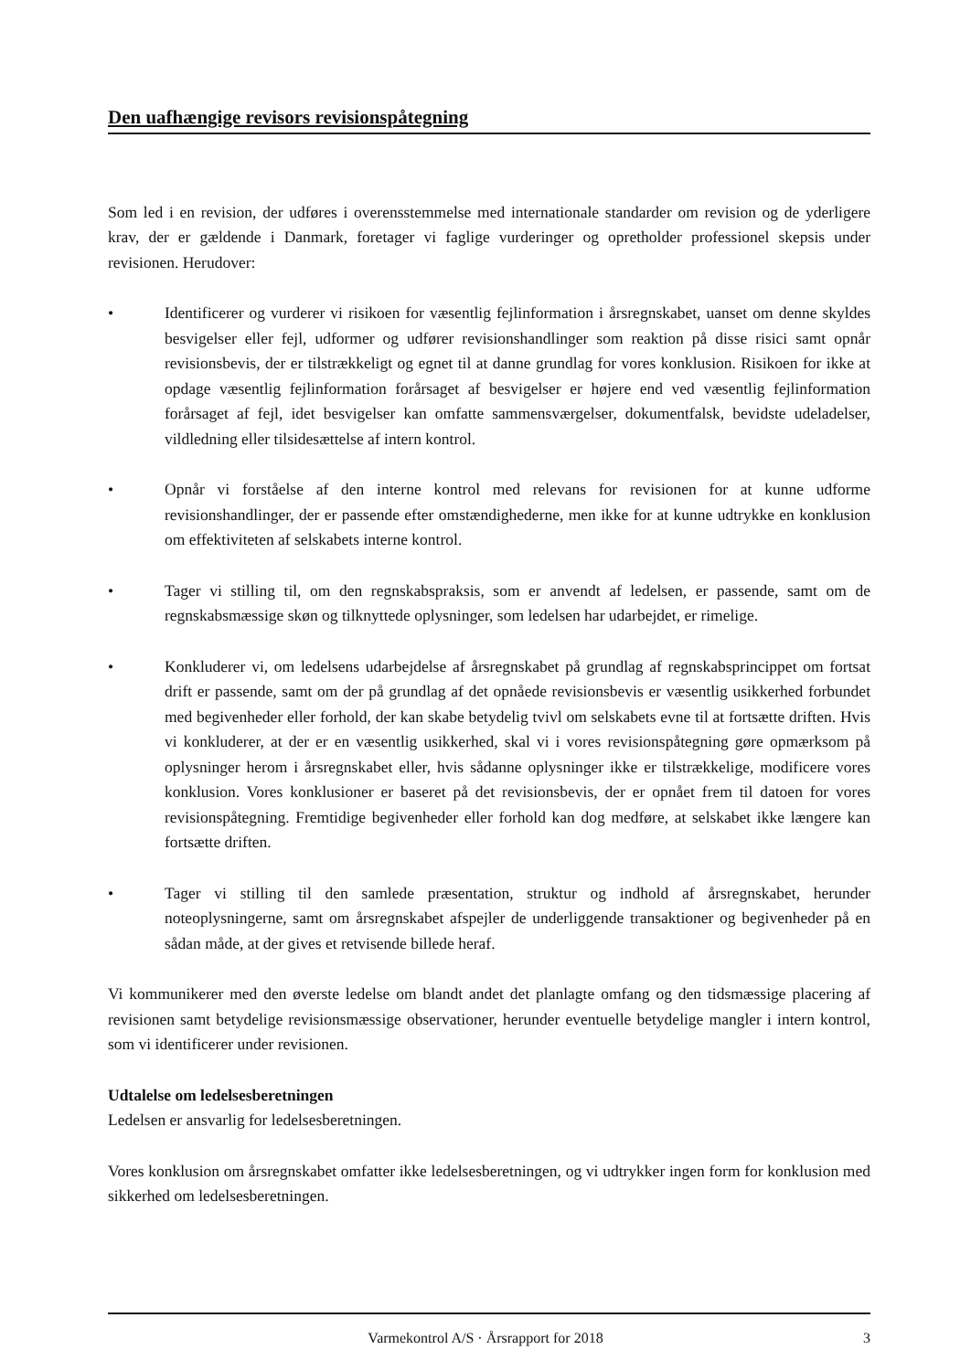Den uafhængige revisors revisionspåtegning
Som led i en revision, der udføres i overensstemmelse med internationale standarder om revision og de yderligere krav, der er gældende i Danmark, foretager vi faglige vurderinger og opretholder professionel skepsis under revisionen. Herudover:
• Identificerer og vurderer vi risikoen for væsentlig fejlinformation i årsregnskabet, uanset om denne skyldes besvigelser eller fejl, udformer og udfører revisionshandlinger som reaktion på disse risici samt opnår revisionsbevis, der er tilstrækkeligt og egnet til at danne grundlag for vores konklusion. Risikoen for ikke at opdage væsentlig fejlinformation forårsaget af besvigelser er højere end ved væsentlig fejlinformation forårsaget af fejl, idet besvigelser kan omfatte sammensværgelser, dokumentfalsk, bevidste udeladelser, vildledning eller tilsidesættelse af intern kontrol.
• Opnår vi forståelse af den interne kontrol med relevans for revisionen for at kunne udforme revisionshandlinger, der er passende efter omstændighederne, men ikke for at kunne udtrykke en konklusion om effektiviteten af selskabets interne kontrol.
• Tager vi stilling til, om den regnskabspraksis, som er anvendt af ledelsen, er passende, samt om de regnskabsmæssige skøn og tilknyttede oplysninger, som ledelsen har udarbejdet, er rimelige.
• Konkluderer vi, om ledelsens udarbejdelse af årsregnskabet på grundlag af regnskabsprincippet om fortsat drift er passende, samt om der på grundlag af det opnåede revisionsbevis er væsentlig usikkerhed forbundet med begivenheder eller forhold, der kan skabe betydelig tvivl om selskabets evne til at fortsætte driften. Hvis vi konkluderer, at der er en væsentlig usikkerhed, skal vi i vores revisionspåtegning gøre opmærksom på oplysninger herom i årsregnskabet eller, hvis sådanne oplysninger ikke er tilstrækkelige, modificere vores konklusion. Vores konklusioner er baseret på det revisionsbevis, der er opnået frem til datoen for vores revisionspåtegning. Fremtidige begivenheder eller forhold kan dog medføre, at selskabet ikke længere kan fortsætte driften.
• Tager vi stilling til den samlede præsentation, struktur og indhold af årsregnskabet, herunder noteoplysningerne, samt om årsregnskabet afspejler de underliggende transaktioner og begivenheder på en sådan måde, at der gives et retvisende billede heraf.
Vi kommunikerer med den øverste ledelse om blandt andet det planlagte omfang og den tidsmæssige placering af revisionen samt betydelige revisionsmæssige observationer, herunder eventuelle betydelige mangler i intern kontrol, som vi identificerer under revisionen.
Udtalelse om ledelsesberetningen
Ledelsen er ansvarlig for ledelsesberetningen.
Vores konklusion om årsregnskabet omfatter ikke ledelsesberetningen, og vi udtrykker ingen form for konklusion med sikkerhed om ledelsesberetningen.
Varmekontrol A/S · Årsrapport for 2018 3